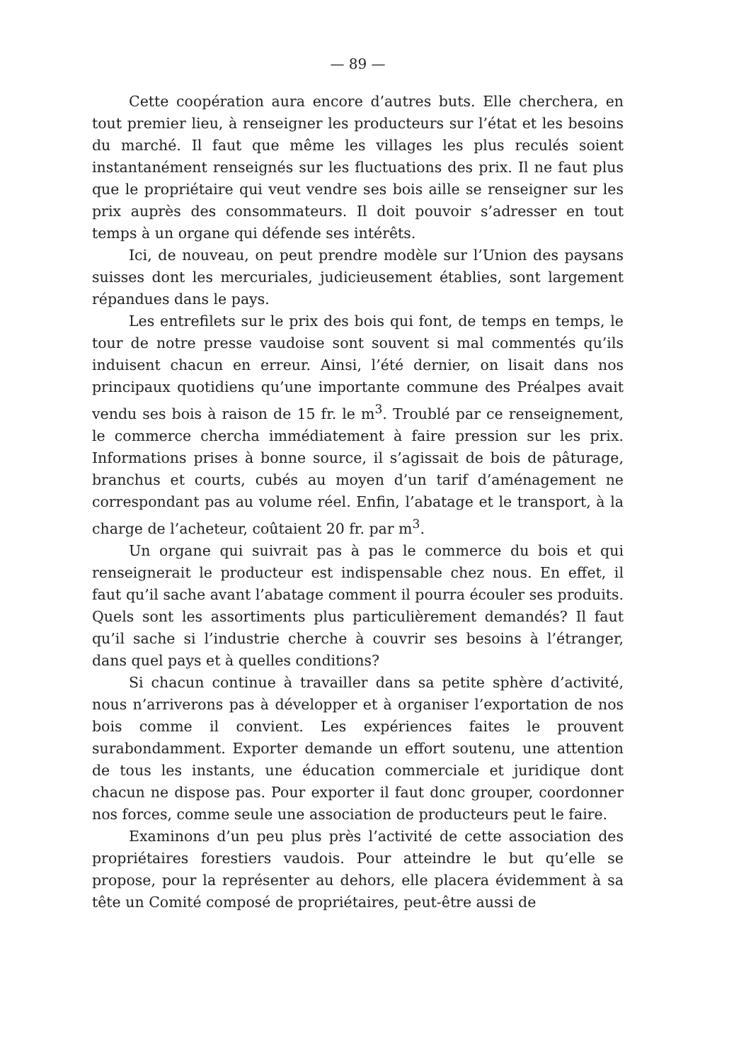— 89 —
Cette coopération aura encore d’autres buts. Elle cherchera, en tout premier lieu, à renseigner les producteurs sur l’état et les besoins du marché. Il faut que même les villages les plus reculés soient instantanément renseignés sur les fluctuations des prix. Il ne faut plus que le propriétaire qui veut vendre ses bois aille se renseigner sur les prix auprès des consommateurs. Il doit pouvoir s’adresser en tout temps à un organe qui défende ses intérêts.
Ici, de nouveau, on peut prendre modèle sur l’Union des paysans suisses dont les mercuriales, judicieusement établies, sont largement répandues dans le pays.
Les entrefilets sur le prix des bois qui font, de temps en temps, le tour de notre presse vaudoise sont souvent si mal commentés qu’ils induisent chacun en erreur. Ainsi, l’été dernier, on lisait dans nos principaux quotidiens qu’une importante commune des Préalpes avait vendu ses bois à raison de 15 fr. le m<sup>3</sup>. Troublé par ce renseignement, le commerce chercha immédiatement à faire pression sur les prix. Informations prises à bonne source, il s’agissait de bois de pâturage, branchus et courts, cubés au moyen d’un tarif d’aménagement ne correspondant pas au volume réel. Enfin, l’abatage et le transport, à la charge de l’acheteur, coûtaient 20 fr. par m<sup>3</sup>.
Un organe qui suivrait pas à pas le commerce du bois et qui renseignerait le producteur est indispensable chez nous. En effet, il faut qu’il sache avant l’abatage comment il pourra écouler ses produits. Quels sont les assortiments plus particulièrement demandés? Il faut qu’il sache si l’industrie cherche à couvrir ses besoins à l’étranger, dans quel pays et à quelles conditions?
Si chacun continue à travailler dans sa petite sphère d’activité, nous n’arriverons pas à développer et à organiser l’exportation de nos bois comme il convient. Les expériences faites le prouvent surabondamment. Exporter demande un effort soutenu, une attention de tous les instants, une éducation commerciale et juridique dont chacun ne dispose pas. Pour exporter il faut donc grouper, coordonner nos forces, comme seule une association de producteurs peut le faire.
Examinons d’un peu plus près l’activité de cette association des propriétaires forestiers vaudois. Pour atteindre le but qu’elle se propose, pour la représenter au dehors, elle placera évidemment à sa tête un Comité composé de propriétaires, peut-être aussi de